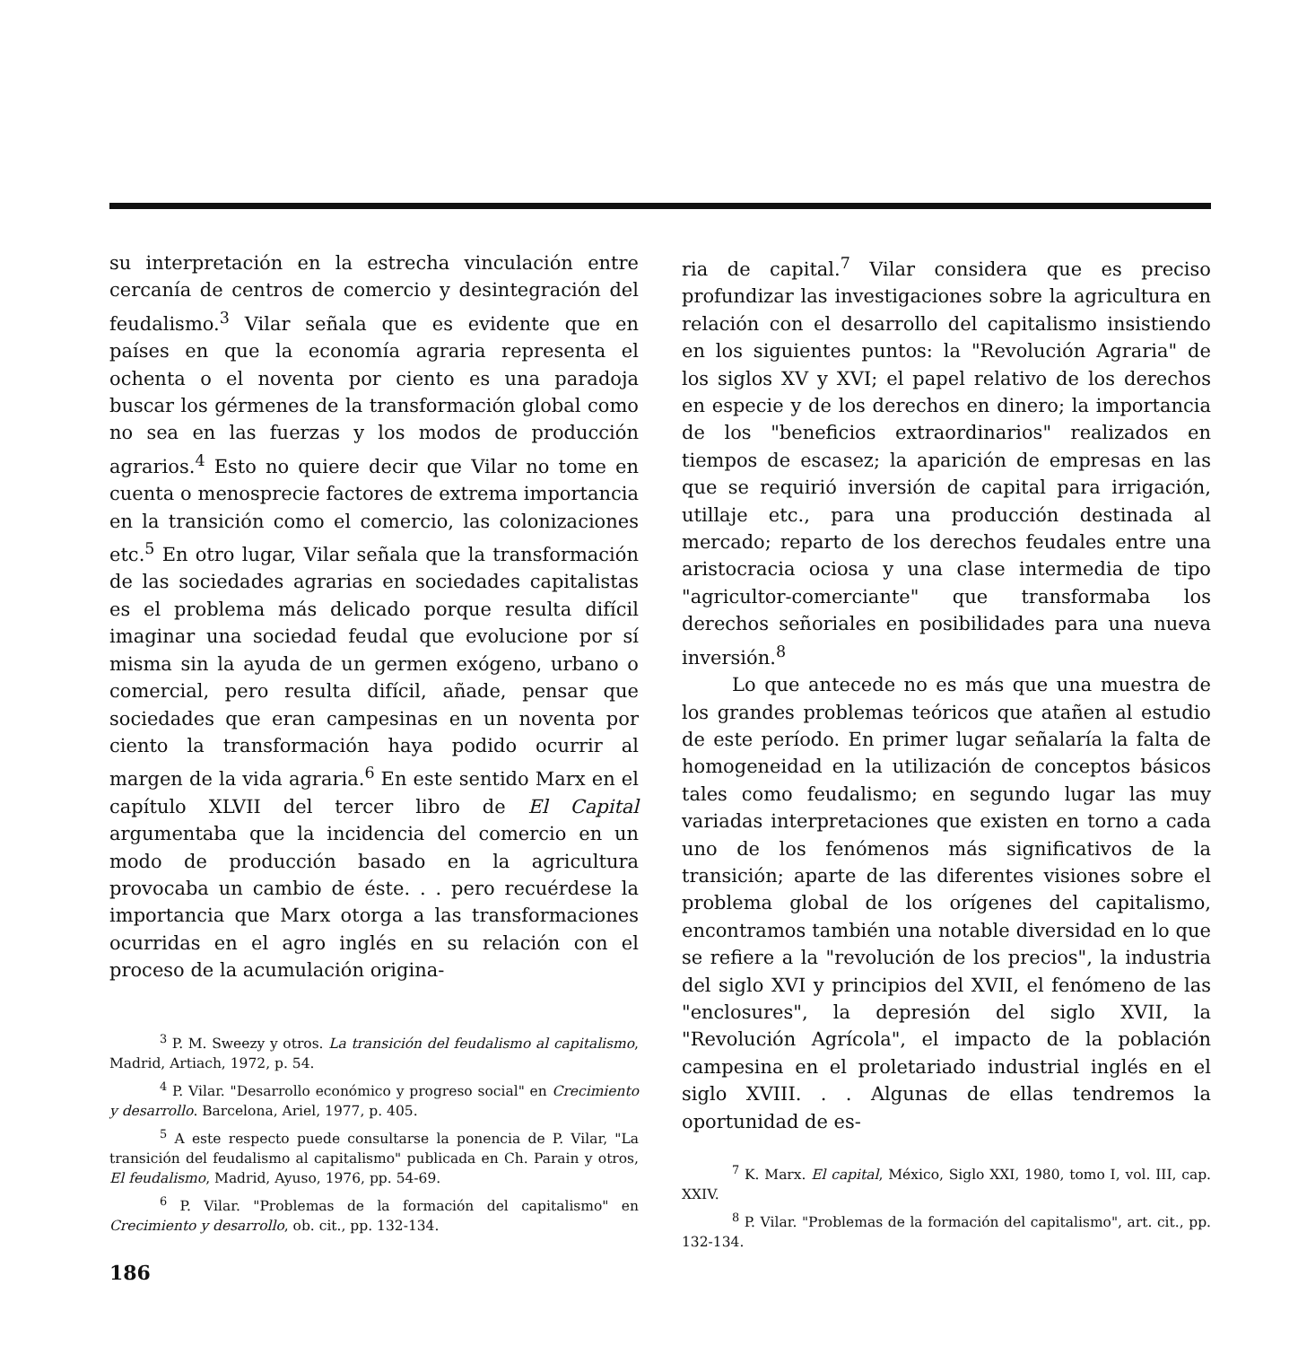su interpretación en la estrecha vinculación entre cercanía de centros de comercio y desintegración del feudalismo.<sup>3</sup> Vilar señala que es evidente que en países en que la economía agraria representa el ochenta o el noventa por ciento es una paradoja buscar los gérmenes de la transformación global como no sea en las fuerzas y los modos de producción agrarios.<sup>4</sup> Esto no quiere decir que Vilar no tome en cuenta o menosprecie factores de extrema importancia en la transición como el comercio, las colonizaciones etc.<sup>5</sup> En otro lugar, Vilar señala que la transformación de las sociedades agrarias en sociedades capitalistas es el problema más delicado porque resulta difícil imaginar una sociedad feudal que evolucione por sí misma sin la ayuda de un germen exógeno, urbano o comercial, pero resulta difícil, añade, pensar que sociedades que eran campesinas en un noventa por ciento la transformación haya podido ocurrir al margen de la vida agraria.<sup>6</sup> En este sentido Marx en el capítulo XLVII del tercer libro de El Capital argumentaba que la incidencia del comercio en un modo de producción basado en la agricultura provocaba un cambio de éste. . . pero recuérdese la importancia que Marx otorga a las transformaciones ocurridas en el agro inglés en su relación con el proceso de la acumulación origina-
<sup>3</sup> P. M. Sweezy y otros. La transición del feudalismo al capitalismo, Madrid, Artiach, 1972, p. 54.
<sup>4</sup> P. Vilar. "Desarrollo económico y progreso social" en Crecimiento y desarrollo. Barcelona, Ariel, 1977, p. 405.
<sup>5</sup> A este respecto puede consultarse la ponencia de P. Vilar, "La transición del feudalismo al capitalismo" publicada en Ch. Parain y otros, El feudalismo, Madrid, Ayuso, 1976, pp. 54-69.
<sup>6</sup> P. Vilar. "Problemas de la formación del capitalismo" en Crecimiento y desarrollo, ob. cit., pp. 132-134.
ria de capital.<sup>7</sup> Vilar considera que es preciso profundizar las investigaciones sobre la agricultura en relación con el desarrollo del capitalismo insistiendo en los siguientes puntos: la "Revolución Agraria" de los siglos XV y XVI; el papel relativo de los derechos en especie y de los derechos en dinero; la importancia de los "beneficios extraordinarios" realizados en tiempos de escasez; la aparición de empresas en las que se requirió inversión de capital para irrigación, utillaje etc., para una producción destinada al mercado; reparto de los derechos feudales entre una aristocracia ociosa y una clase intermedia de tipo "agricultor-comerciante" que transformaba los derechos señoriales en posibilidades para una nueva inversión.<sup>8</sup>
Lo que antecede no es más que una muestra de los grandes problemas teóricos que atañen al estudio de este período. En primer lugar señalaría la falta de homogeneidad en la utilización de conceptos básicos tales como feudalismo; en segundo lugar las muy variadas interpretaciones que existen en torno a cada uno de los fenómenos más significativos de la transición; aparte de las diferentes visiones sobre el problema global de los orígenes del capitalismo, encontramos también una notable diversidad en lo que se refiere a la "revolución de los precios", la industria del siglo XVI y principios del XVII, el fenómeno de las "enclosures", la depresión del siglo XVII, la "Revolución Agrícola", el impacto de la población campesina en el proletariado industrial inglés en el siglo XVIII. . . Algunas de ellas tendremos la oportunidad de es-
<sup>7</sup> K. Marx. El capital, México, Siglo XXI, 1980, tomo I, vol. III, cap. XXIV.
<sup>8</sup> P. Vilar. "Problemas de la formación del capitalismo", art. cit., pp. 132-134.
186